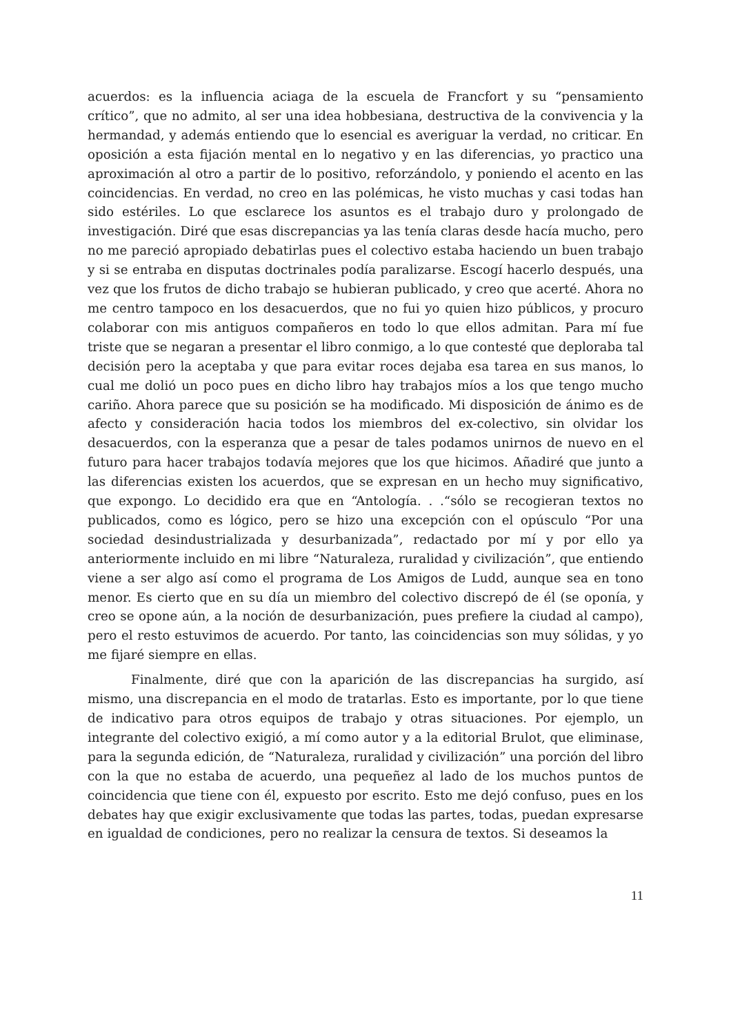acuerdos: es la influencia aciaga de la escuela de Francfort y su “pensamiento crítico”, que no admito, al ser una idea hobbesiana, destructiva de la convivencia y la hermandad, y además entiendo que lo esencial es averiguar la verdad, no criticar. En oposición a esta fijación mental en lo negativo y en las diferencias, yo practico una aproximación al otro a partir de lo positivo, reforzándolo, y poniendo el acento en las coincidencias. En verdad, no creo en las polémicas, he visto muchas y casi todas han sido estériles. Lo que esclarece los asuntos es el trabajo duro y prolongado de investigación. Diré que esas discrepancias ya las tenía claras desde hacía mucho, pero no me pareció apropiado debatirlas pues el colectivo estaba haciendo un buen trabajo y si se entraba en disputas doctrinales podía paralizarse. Escogí hacerlo después, una vez que los frutos de dicho trabajo se hubieran publicado, y creo que acerté. Ahora no me centro tampoco en los desacuerdos, que no fui yo quien hizo públicos, y procuro colaborar con mis antiguos compañeros en todo lo que ellos admitan. Para mí fue triste que se negaran a presentar el libro conmigo, a lo que contesté que deploraba tal decisión pero la aceptaba y que para evitar roces dejaba esa tarea en sus manos, lo cual me dolió un poco pues en dicho libro hay trabajos míos a los que tengo mucho cariño. Ahora parece que su posición se ha modificado. Mi disposición de ánimo es de afecto y consideración hacia todos los miembros del ex-colectivo, sin olvidar los desacuerdos, con la esperanza que a pesar de tales podamos unirnos de nuevo en el futuro para hacer trabajos todavía mejores que los que hicimos. Añadiré que junto a las diferencias existen los acuerdos, que se expresan en un hecho muy significativo, que expongo. Lo decidido era que en “Antología. . .“sólo se recogieran textos no publicados, como es lógico, pero se hizo una excepción con el opúsculo “Por una sociedad desindustrializada y desurbanizada”, redactado por mí y por ello ya anteriormente incluido en mi libre “Naturaleza, ruralidad y civilización”, que entiendo viene a ser algo así como el programa de Los Amigos de Ludd, aunque sea en tono menor. Es cierto que en su día un miembro del colectivo discrepó de él (se oponía, y creo se opone aún, a la noción de desurbanización, pues prefiere la ciudad al campo), pero el resto estuvimos de acuerdo. Por tanto, las coincidencias son muy sólidas, y yo me fijaré siempre en ellas.
Finalmente, diré que con la aparición de las discrepancias ha surgido, así mismo, una discrepancia en el modo de tratarlas. Esto es importante, por lo que tiene de indicativo para otros equipos de trabajo y otras situaciones. Por ejemplo, un integrante del colectivo exigió, a mí como autor y a la editorial Brulot, que eliminase, para la segunda edición, de “Naturaleza, ruralidad y civilización” una porción del libro con la que no estaba de acuerdo, una pequeñez al lado de los muchos puntos de coincidencia que tiene con él, expuesto por escrito. Esto me dejó confuso, pues en los debates hay que exigir exclusivamente que todas las partes, todas, puedan expresarse en igualdad de condiciones, pero no realizar la censura de textos. Si deseamos la
11